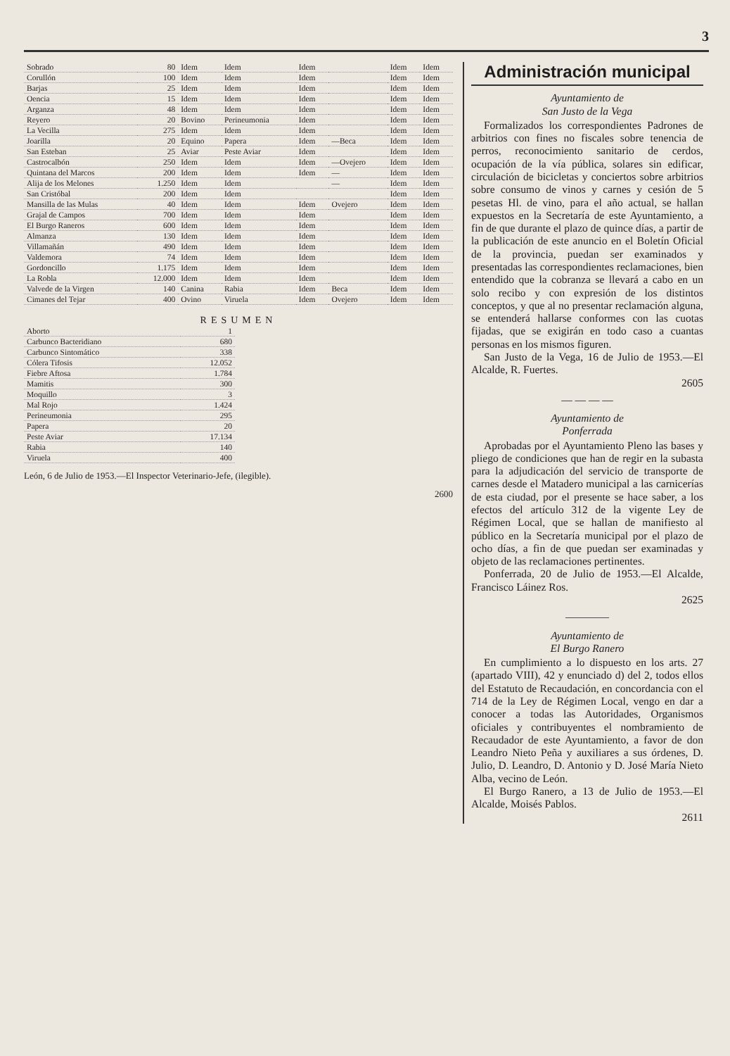3
| Sobrado | 80 | Idem | Idem | Idem | | Idem | Idem |
| Corullón | 100 | Idem | Idem | Idem | | Idem | Idem |
| Barjas | 25 | Idem | Idem | Idem | | Idem | Idem |
| Oencia | 15 | Idem | Idem | Idem | | Idem | Idem |
| Arganza | 48 | Idem | Idem | Idem | | Idem | Idem |
| Reyero | 20 | Bovino | Perineumonia | Idem | | Idem | Idem |
| La Vecilla | 275 | Idem | Idem | Idem | | Idem | Idem |
| Joarilla | 20 | Equino | Papera | Idem | —Beca | Idem | Idem |
| San Esteban | 25 | Aviar | Peste Aviar | Idem | | Idem | Idem |
| Castrocalbón | 250 | Idem | Idem | Idem | —Ovejero | Idem | Idem |
| Quintana del Marcos | 200 | Idem | Idem | Idem | — | Idem | Idem |
| Alija de los Melones | 1.250 | Idem | Idem | | — | Idem | Idem |
| San Cristóbal | 200 | Idem | Idem | | | Idem | Idem |
| Mansilla de las Mulas | 40 | Idem | Idem | Idem | Ovejero | Idem | Idem |
| Grajal de Campos | 700 | Idem | Idem | Idem | | Idem | Idem |
| El Burgo Raneros | 600 | Idem | Idem | Idem | | Idem | Idem |
| Almanza | 130 | Idem | Idem | Idem | | Idem | Idem |
| Villamañán | 490 | Idem | Idem | Idem | | Idem | Idem |
| Valdemora | 74 | Idem | Idem | Idem | | Idem | Idem |
| Gordoncillo | 1.175 | Idem | Idem | Idem | | Idem | Idem |
| La Robla | 12.000 | Idem | Idem | Idem | | Idem | Idem |
| Valvede de la Virgen | 140 | Canina | Rabia | Idem | Beca | Idem | Idem |
| Cimanes del Tejar | 400 | Ovino | Viruela | Idem | Ovejero | Idem | Idem |
RESUMEN
| Aborto | 1 |
| Carbunco Bacteridiano | 680 |
| Carbunco Sintomático | 338 |
| Cólera Tifosis | 12.052 |
| Fiebre Aftosa | 1.784 |
| Mamitis | 300 |
| Moquillo | 3 |
| Mal Rojo | 1.424 |
| Perineumonia | 295 |
| Papera | 20 |
| Peste Aviar | 17.134 |
| Rabia | 140 |
| Viruela | 400 |
León, 6 de Julio de 1953.—El Inspector Veterinario-Jefe, (ilegible).
2600
Administración municipal
Ayuntamiento de
San Justo de la Vega
Formalizados los correspondientes Padrones de arbitrios con fines no fiscales sobre tenencia de perros, reconocimiento sanitario de cerdos, ocupación de la vía pública, solares sin edificar, circulación de bicicletas y conciertos sobre arbitrios sobre consumo de vinos y carnes y cesión de 5 pesetas Hl. de vino, para el año actual, se hallan expuestos en la Secretaría de este Ayuntamiento, a fin de que durante el plazo de quince días, a partir de la publicación de este anuncio en el Boletín Oficial de la provincia, puedan ser examinados y presentadas las correspondientes reclamaciones, bien entendido que la cobranza se llevará a cabo en un solo recibo y con expresión de los distintos conceptos, y que al no presentar reclamación alguna, se entenderá hallarse conformes con las cuotas fijadas, que se exigirán en todo caso a cuantas personas en los mismos figuren.
San Justo de la Vega, 16 de Julio de 1953.—El Alcalde, R. Fuertes.
2605
— — — —
Ayuntamiento de
Ponferrada
Aprobadas por el Ayuntamiento Pleno las bases y pliego de condiciones que han de regir en la subasta para la adjudicación del servicio de transporte de carnes desde el Matadero municipal a las carnicerías de esta ciudad, por el presente se hace saber, a los efectos del artículo 312 de la vigente Ley de Régimen Local, que se hallan de manifiesto al público en la Secretaría municipal por el plazo de ocho días, a fin de que puedan ser examinadas y objeto de las reclamaciones pertinentes.
Ponferrada, 20 de Julio de 1953.—El Alcalde, Francisco Láinez Ros.
2625
————
Ayuntamiento de
El Burgo Ranero
En cumplimiento a lo dispuesto en los arts. 27 (apartado VIII), 42 y enunciado d) del 2, todos ellos del Estatuto de Recaudación, en concordancia con el 714 de la Ley de Régimen Local, vengo en dar a conocer a todas las Autoridades, Organismos oficiales y contribuyentes el nombramiento de Recaudador de este Ayuntamiento, a favor de don Leandro Nieto Peña y auxiliares a sus órdenes, D. Julio, D. Leandro, D. Antonio y D. José María Nieto Alba, vecino de León.
El Burgo Ranero, a 13 de Julio de 1953.—El Alcalde, Moisés Pablos.
2611